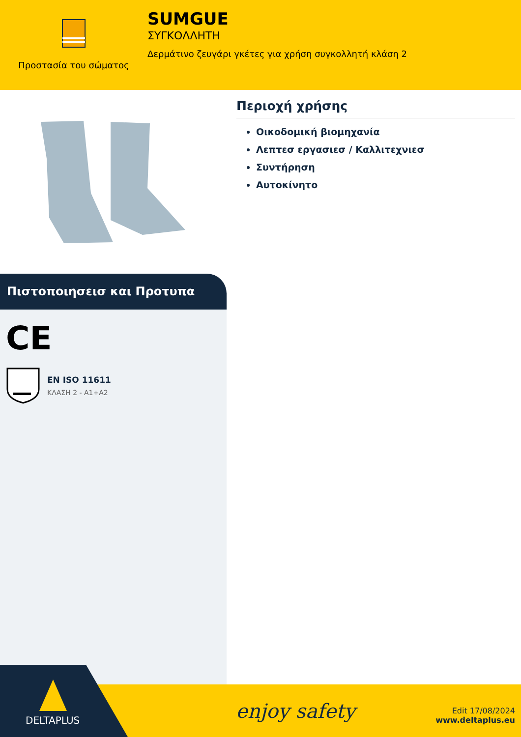Προστασία του σώματος
SUMGUE
ΣΥΓΚΟΛΛΗΤΗ
Δερμάτινο ζευγάρι γκέτες για χρήση συγκολλητή κλάση 2
Πιστοποιησεισ και Προτυπα
CE
EN ISO 11611
ΚΛΑΣΗ 2 - A1+A2
Περιοχή χρήσης
Οικοδομική βιομηχανία
Λεπτεσ εργασιεσ / Καλλιτεχνιεσ
Συντήρηση
Αυτοκίνητο
enjoy safety
Edit 17/08/2024
www.deltaplus.eu
DELTAPLUS